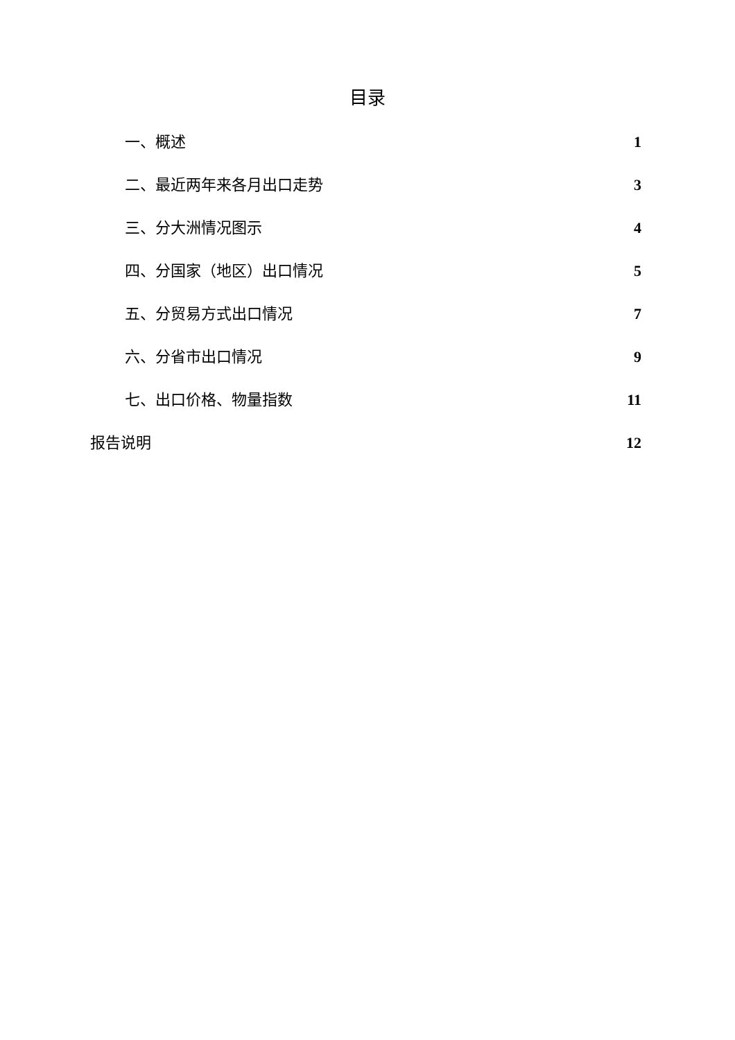目录
一、概述 1
二、最近两年来各月出口走势 3
三、分大洲情况图示 4
四、分国家（地区）出口情况 5
五、分贸易方式出口情况 7
六、分省市出口情况 9
七、出口价格、物量指数 11
报告说明 12